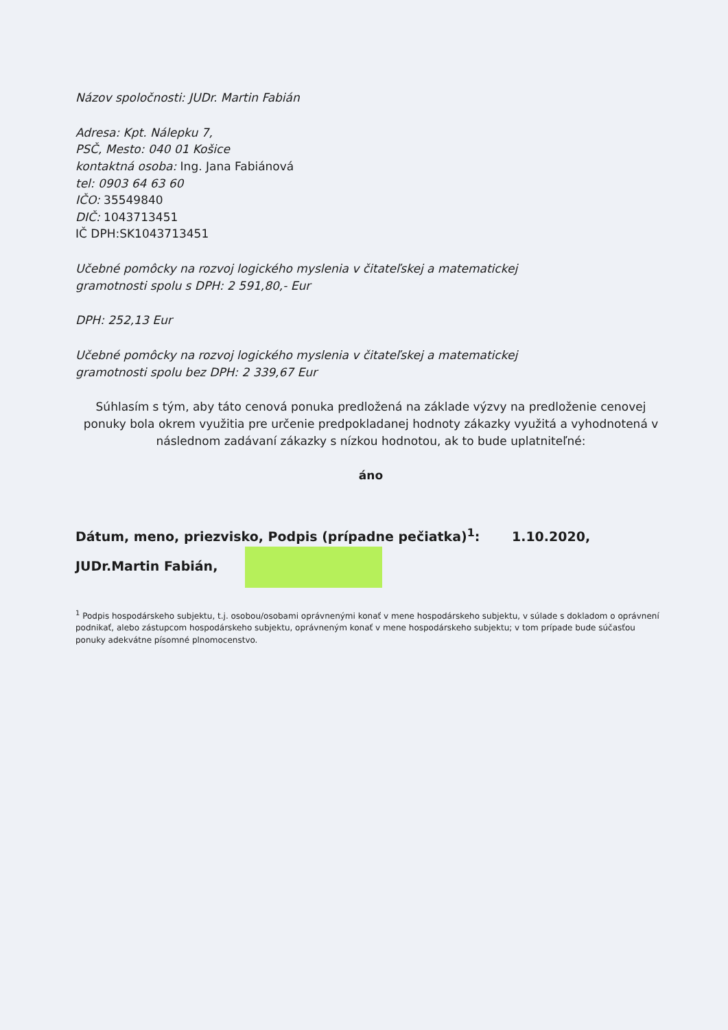Názov spoločnosti: JUDr. Martin Fabián
Adresa: Kpt. Nálepku 7,
PSČ, Mesto: 040 01 Košice
kontaktná osoba: Ing. Jana Fabiánová
tel: 0903 64 63 60
IČO: 35549840
DIČ: 1043713451
IČ DPH:SK1043713451
Učebné pomôcky na rozvoj logického myslenia v čitateľskej a matematickej
gramotnosti spolu s DPH: 2 591,80,- Eur
DPH: 252,13 Eur
Učebné pomôcky na rozvoj logického myslenia v čitateľskej a matematickej
gramotnosti spolu bez DPH: 2 339,67 Eur
Súhlasím s tým, aby táto cenová ponuka predložená na základe výzvy na predloženie cenovej ponuky bola okrem využitia pre určenie predpokladanej hodnoty zákazky využitá a vyhodnotená v následnom zadávaní zákazky s nízkou hodnotou, ak to bude uplatniteľné:
áno
Dátum, meno, priezvisko, Podpis (prípadne pečiatka)<sup>1</sup>: 1.10.2020, JUDr.Martin Fabián,
<sup>1</sup> Podpis hospodárskeho subjektu, t.j. osobou/osobami oprávnenými konať v mene hospodárskeho subjektu, v súlade s dokladom o oprávnení podnikať, alebo zástupcom hospodárskeho subjektu, oprávneným konať v mene hospodárskeho subjektu; v tom prípade bude súčasťou ponuky adekvátne písomné plnomocenstvo.